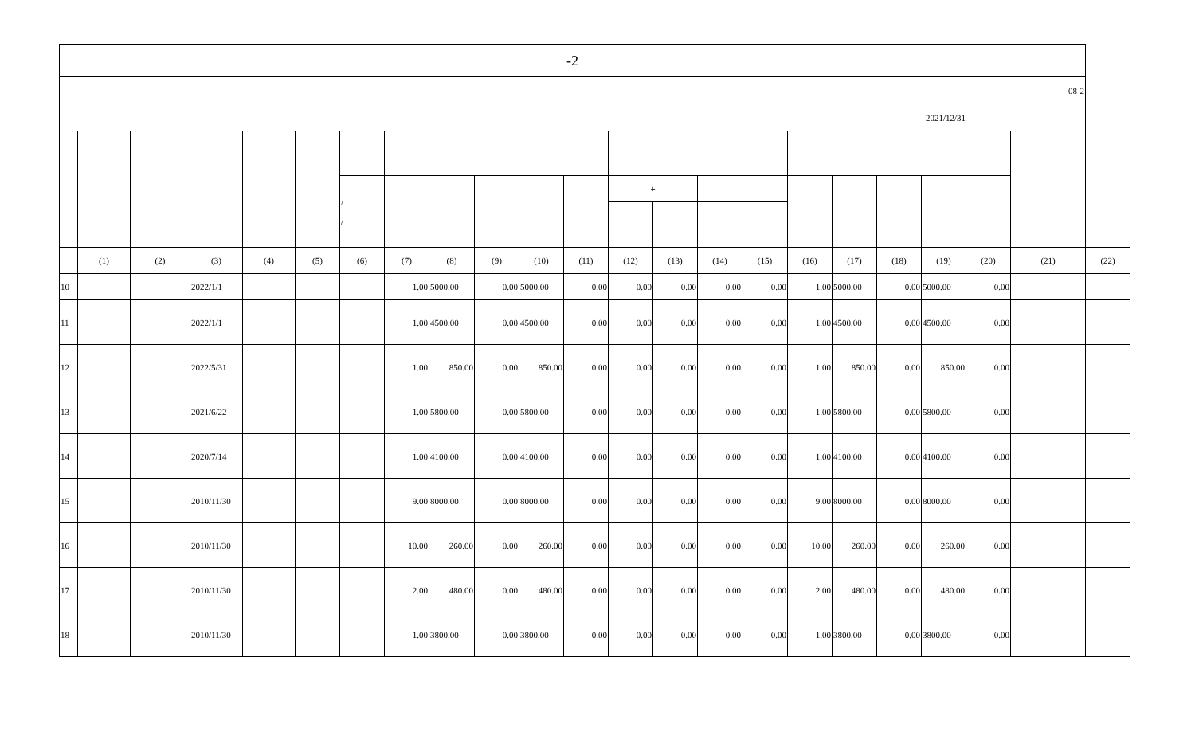| -2 | | | | | | | | | | | | | | | | | | | | | | |
| 08-2 | | | | | | | | | | | | | | | | | | | | | | |
| 2021/12/31 | | | | | | | | | | | | | | | | | | | | | | |
| | | | | | | / / | | | | | | + | | - | | | | | | | | |
| | (1) | (2) | (3) | (4) | (5) | (6) | (7) | (8) | (9) | (10) | (11) | (12) | (13) | (14) | (15) | (16) | (17) | (18) | (19) | (20) | (21) | (22) |
| 10 | | | 2022/1/1 | | | | 1.00 | 5000.00 | 0.00 | 5000.00 | 0.00 | 0.00 | 0.00 | 0.00 | 0.00 | 1.00 | 5000.00 | 0.00 | 5000.00 | 0.00 | | |
| 11 | | | 2022/1/1 | | | | 1.00 | 4500.00 | 0.00 | 4500.00 | 0.00 | 0.00 | 0.00 | 0.00 | 0.00 | 1.00 | 4500.00 | 0.00 | 4500.00 | 0.00 | | |
| 12 | | | 2022/5/31 | | | | 1.00 | 850.00 | 0.00 | 850.00 | 0.00 | 0.00 | 0.00 | 0.00 | 0.00 | 1.00 | 850.00 | 0.00 | 850.00 | 0.00 | | |
| 13 | | | 2021/6/22 | | | | 1.00 | 5800.00 | 0.00 | 5800.00 | 0.00 | 0.00 | 0.00 | 0.00 | 0.00 | 1.00 | 5800.00 | 0.00 | 5800.00 | 0.00 | | |
| 14 | | | 2020/7/14 | | | | 1.00 | 4100.00 | 0.00 | 4100.00 | 0.00 | 0.00 | 0.00 | 0.00 | 0.00 | 1.00 | 4100.00 | 0.00 | 4100.00 | 0.00 | | |
| 15 | | | 2010/11/30 | | | | 9.00 | 8000.00 | 0.00 | 8000.00 | 0.00 | 0.00 | 0.00 | 0.00 | 0.00 | 9.00 | 8000.00 | 0.00 | 8000.00 | 0.00 | | |
| 16 | | | 2010/11/30 | | | | 10.00 | 260.00 | 0.00 | 260.00 | 0.00 | 0.00 | 0.00 | 0.00 | 0.00 | 10.00 | 260.00 | 0.00 | 260.00 | 0.00 | | |
| 17 | | | 2010/11/30 | | | | 2.00 | 480.00 | 0.00 | 480.00 | 0.00 | 0.00 | 0.00 | 0.00 | 0.00 | 2.00 | 480.00 | 0.00 | 480.00 | 0.00 | | |
| 18 | | | 2010/11/30 | | | | 1.00 | 3800.00 | 0.00 | 3800.00 | 0.00 | 0.00 | 0.00 | 0.00 | 0.00 | 1.00 | 3800.00 | 0.00 | 3800.00 | 0.00 | | |